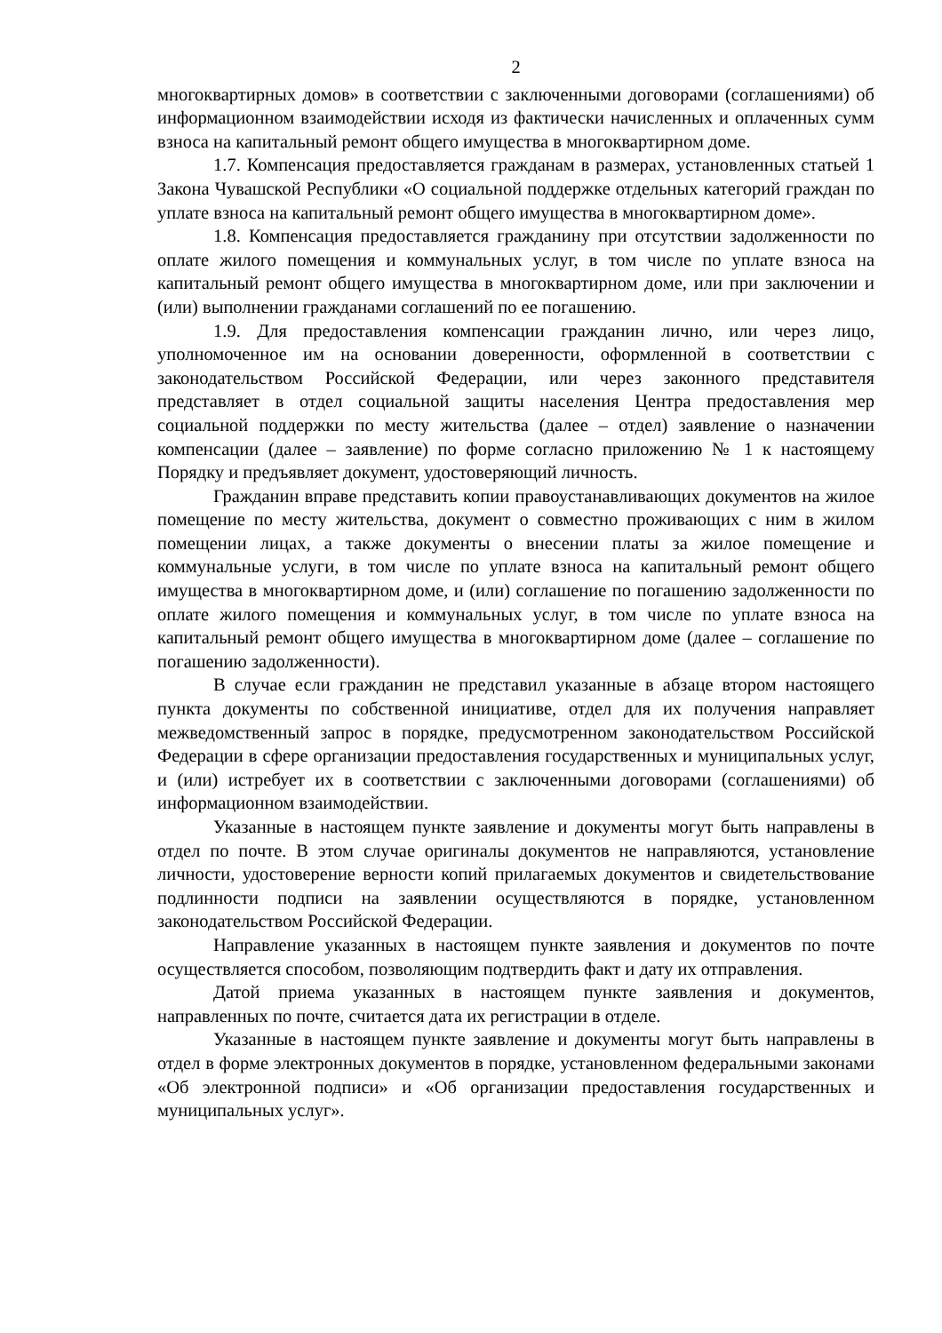2
многоквартирных домов» в соответствии с заключенными договорами (соглашениями) об информационном взаимодействии исходя из фактически начисленных и оплаченных сумм взноса на капитальный ремонт общего имущества в многоквартирном доме.
1.7. Компенсация предоставляется гражданам в размерах, установленных статьей 1 Закона Чувашской Республики «О социальной поддержке отдельных категорий граждан по уплате взноса на капитальный ремонт общего имущества в многоквартирном доме».
1.8. Компенсация предоставляется гражданину при отсутствии задолженности по оплате жилого помещения и коммунальных услуг, в том числе по уплате взноса на капитальный ремонт общего имущества в многоквартирном доме, или при заключении и (или) выполнении гражданами соглашений по ее погашению.
1.9. Для предоставления компенсации гражданин лично, или через лицо, уполномоченное им на основании доверенности, оформленной в соответствии с законодательством Российской Федерации, или через законного представителя представляет в отдел социальной защиты населения Центра предоставления мер социальной поддержки по месту жительства (далее – отдел) заявление о назначении компенсации (далее – заявление) по форме согласно приложению № 1 к настоящему Порядку и предъявляет документ, удостоверяющий личность.
Гражданин вправе представить копии правоустанавливающих документов на жилое помещение по месту жительства, документ о совместно проживающих с ним в жилом помещении лицах, а также документы о внесении платы за жилое помещение и коммунальные услуги, в том числе по уплате взноса на капитальный ремонт общего имущества в многоквартирном доме, и (или) соглашение по погашению задолженности по оплате жилого помещения и коммунальных услуг, в том числе по уплате взноса на капитальный ремонт общего имущества в многоквартирном доме (далее – соглашение по погашению задолженности).
В случае если гражданин не представил указанные в абзаце втором настоящего пункта документы по собственной инициативе, отдел для их получения направляет межведомственный запрос в порядке, предусмотренном законодательством Российской Федерации в сфере организации предоставления государственных и муниципальных услуг, и (или) истребует их в соответствии с заключенными договорами (соглашениями) об информационном взаимодействии.
Указанные в настоящем пункте заявление и документы могут быть направлены в отдел по почте. В этом случае оригиналы документов не направляются, установление личности, удостоверение верности копий прилагаемых документов и свидетельствование подлинности подписи на заявлении осуществляются в порядке, установленном законодательством Российской Федерации.
Направление указанных в настоящем пункте заявления и документов по почте осуществляется способом, позволяющим подтвердить факт и дату их отправления.
Датой приема указанных в настоящем пункте заявления и документов, направленных по почте, считается дата их регистрации в отделе.
Указанные в настоящем пункте заявление и документы могут быть направлены в отдел в форме электронных документов в порядке, установленном федеральными законами «Об электронной подписи» и «Об организации предоставления государственных и муниципальных услуг».